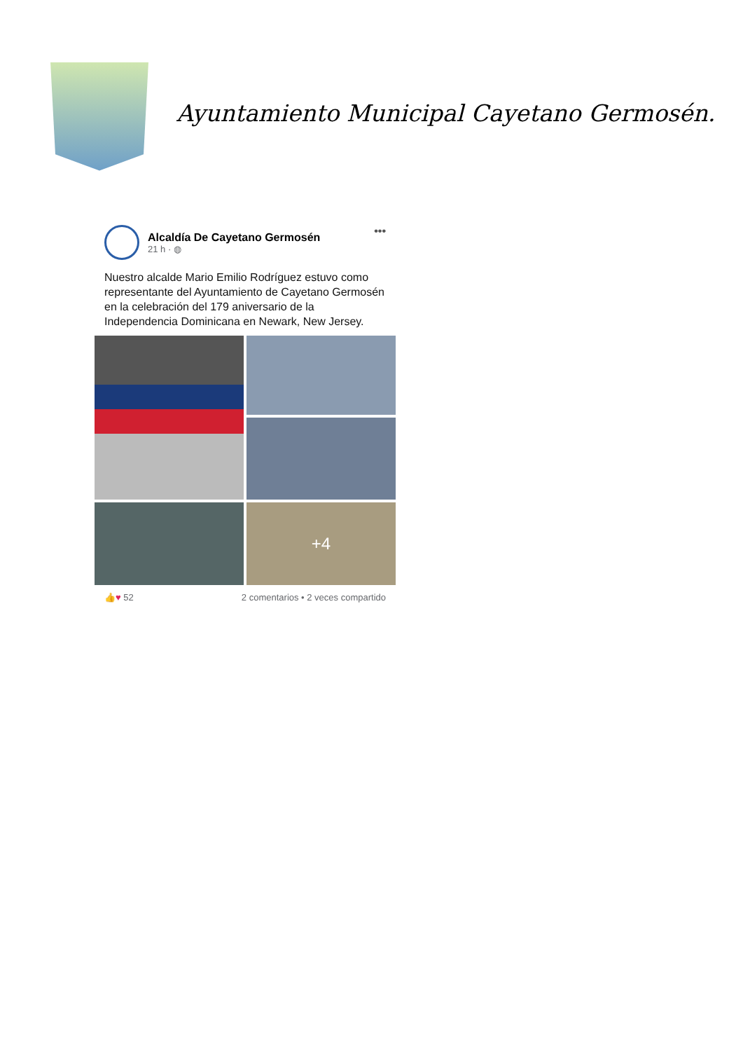Ayuntamiento Municipal Cayetano Germosén.
Alcaldía De Cayetano Germosén
21 h · ◍
•••
Nuestro alcalde Mario Emilio Rodríguez estuvo como representante del Ayuntamiento de Cayetano Germosén en la celebración del 179 aniversario de la Independencia Dominicana en Newark, New Jersey.
+4
👍♥ 52 2 comentarios • 2 veces compartido